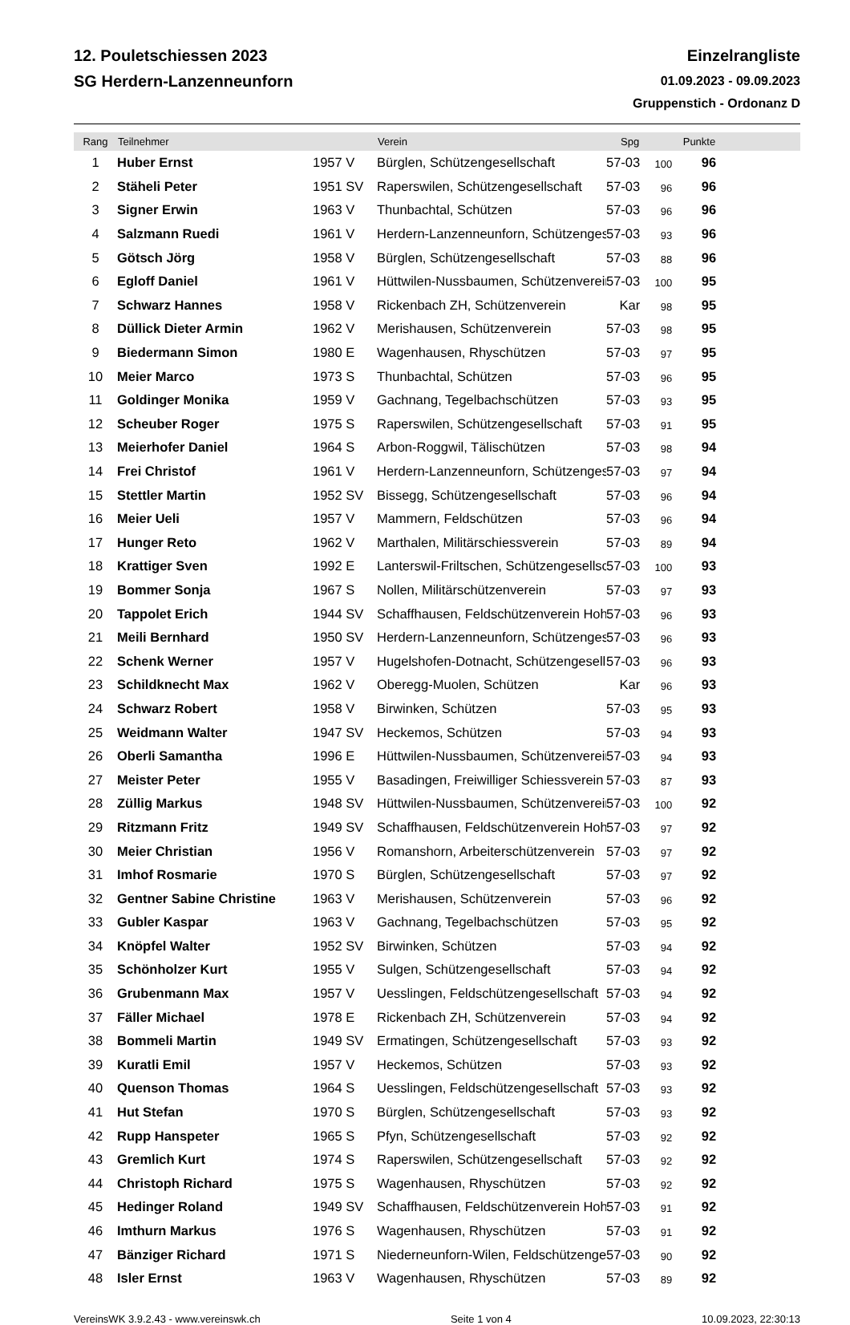12. Pouletschiessen 2023
SG Herdern-Lanzenneunforn
Einzelrangliste
01.09.2023 - 09.09.2023
Gruppenstich - Ordonanz D
| Rang | Teilnehmer | | Verein | Spg | | Punkte | |
| --- | --- | --- | --- | --- | --- | --- | --- |
| 1 | Huber Ernst | 1957 V | Bürglen, Schützengesellschaft | 57-03 | 100 | 96 | |
| 2 | Stäheli Peter | 1951 SV | Raperswilen, Schützengesellschaft | 57-03 | 96 | 96 | |
| 3 | Signer Erwin | 1963 V | Thunbachtal, Schützen | 57-03 | 96 | 96 | |
| 4 | Salzmann Ruedi | 1961 V | Herdern-Lanzenneunforn, Schützenges | 57-03 | 93 | 96 | |
| 5 | Götsch Jörg | 1958 V | Bürglen, Schützengesellschaft | 57-03 | 88 | 96 | |
| 6 | Egloff Daniel | 1961 V | Hüttwilen-Nussbaumen, Schützenverein | 57-03 | 100 | 95 | |
| 7 | Schwarz Hannes | 1958 V | Rickenbach ZH, Schützenverein | Kar | 98 | 95 | |
| 8 | Düllick Dieter Armin | 1962 V | Merishausen, Schützenverein | 57-03 | 98 | 95 | |
| 9 | Biedermann Simon | 1980 E | Wagenhausen, Rhyschützen | 57-03 | 97 | 95 | |
| 10 | Meier Marco | 1973 S | Thunbachtal, Schützen | 57-03 | 96 | 95 | |
| 11 | Goldinger Monika | 1959 V | Gachnang, Tegelbachschützen | 57-03 | 93 | 95 | |
| 12 | Scheuber Roger | 1975 S | Raperswilen, Schützengesellschaft | 57-03 | 91 | 95 | |
| 13 | Meierhofer Daniel | 1964 S | Arbon-Roggwil, Tälischützen | 57-03 | 98 | 94 | |
| 14 | Frei Christof | 1961 V | Herdern-Lanzenneunforn, Schützenges | 57-03 | 97 | 94 | |
| 15 | Stettler Martin | 1952 SV | Bissegg, Schützengesellschaft | 57-03 | 96 | 94 | |
| 16 | Meier Ueli | 1957 V | Mammern, Feldschützen | 57-03 | 96 | 94 | |
| 17 | Hunger Reto | 1962 V | Marthalen, Militärschiessverein | 57-03 | 89 | 94 | |
| 18 | Krattiger Sven | 1992 E | Lanterswil-Friltschen, Schützengesellsc | 57-03 | 100 | 93 | |
| 19 | Bommer Sonja | 1967 S | Nollen, Militärschützenverein | 57-03 | 97 | 93 | |
| 20 | Tappolet Erich | 1944 SV | Schaffhausen, Feldschützenverein Hoh | 57-03 | 96 | 93 | |
| 21 | Meili Bernhard | 1950 SV | Herdern-Lanzenneunforn, Schützenges | 57-03 | 96 | 93 | |
| 22 | Schenk Werner | 1957 V | Hugelshofen-Dotnacht, Schützengesell | 57-03 | 96 | 93 | |
| 23 | Schildknecht Max | 1962 V | Oberegg-Muolen, Schützen | Kar | 96 | 93 | |
| 24 | Schwarz Robert | 1958 V | Birwinken, Schützen | 57-03 | 95 | 93 | |
| 25 | Weidmann Walter | 1947 SV | Heckemos, Schützen | 57-03 | 94 | 93 | |
| 26 | Oberli Samantha | 1996 E | Hüttwilen-Nussbaumen, Schützenverein | 57-03 | 94 | 93 | |
| 27 | Meister Peter | 1955 V | Basadingen, Freiwilliger Schiessverein | 57-03 | 87 | 93 | |
| 28 | Züllig Markus | 1948 SV | Hüttwilen-Nussbaumen, Schützenverein | 57-03 | 100 | 92 | |
| 29 | Ritzmann Fritz | 1949 SV | Schaffhausen, Feldschützenverein Hoh | 57-03 | 97 | 92 | |
| 30 | Meier Christian | 1956 V | Romanshorn, Arbeiterschützenverein | 57-03 | 97 | 92 | |
| 31 | Imhof Rosmarie | 1970 S | Bürglen, Schützengesellschaft | 57-03 | 97 | 92 | |
| 32 | Gentner Sabine Christine | 1963 V | Merishausen, Schützenverein | 57-03 | 96 | 92 | |
| 33 | Gubler Kaspar | 1963 V | Gachnang, Tegelbachschützen | 57-03 | 95 | 92 | |
| 34 | Knöpfel Walter | 1952 SV | Birwinken, Schützen | 57-03 | 94 | 92 | |
| 35 | Schönholzer Kurt | 1955 V | Sulgen, Schützengesellschaft | 57-03 | 94 | 92 | |
| 36 | Grubenmann Max | 1957 V | Uesslingen, Feldschützengesellschaft | 57-03 | 94 | 92 | |
| 37 | Fäller Michael | 1978 E | Rickenbach ZH, Schützenverein | 57-03 | 94 | 92 | |
| 38 | Bommeli Martin | 1949 SV | Ermatingen, Schützengesellschaft | 57-03 | 93 | 92 | |
| 39 | Kuratli Emil | 1957 V | Heckemos, Schützen | 57-03 | 93 | 92 | |
| 40 | Quenson Thomas | 1964 S | Uesslingen, Feldschützengesellschaft | 57-03 | 93 | 92 | |
| 41 | Hut Stefan | 1970 S | Bürglen, Schützengesellschaft | 57-03 | 93 | 92 | |
| 42 | Rupp Hanspeter | 1965 S | Pfyn, Schützengesellschaft | 57-03 | 92 | 92 | |
| 43 | Gremlich Kurt | 1974 S | Raperswilen, Schützengesellschaft | 57-03 | 92 | 92 | |
| 44 | Christoph Richard | 1975 S | Wagenhausen, Rhyschützen | 57-03 | 92 | 92 | |
| 45 | Hedinger Roland | 1949 SV | Schaffhausen, Feldschützenverein Hoh | 57-03 | 91 | 92 | |
| 46 | Imthurn Markus | 1976 S | Wagenhausen, Rhyschützen | 57-03 | 91 | 92 | |
| 47 | Bänziger Richard | 1971 S | Niederneunforn-Wilen, Feldschützenge | 57-03 | 90 | 92 | |
| 48 | Isler Ernst | 1963 V | Wagenhausen, Rhyschützen | 57-03 | 89 | 92 | |
VereinsWK 3.9.2.43 - www.vereinswk.ch Seite 1 von 4 10.09.2023, 22:30:13